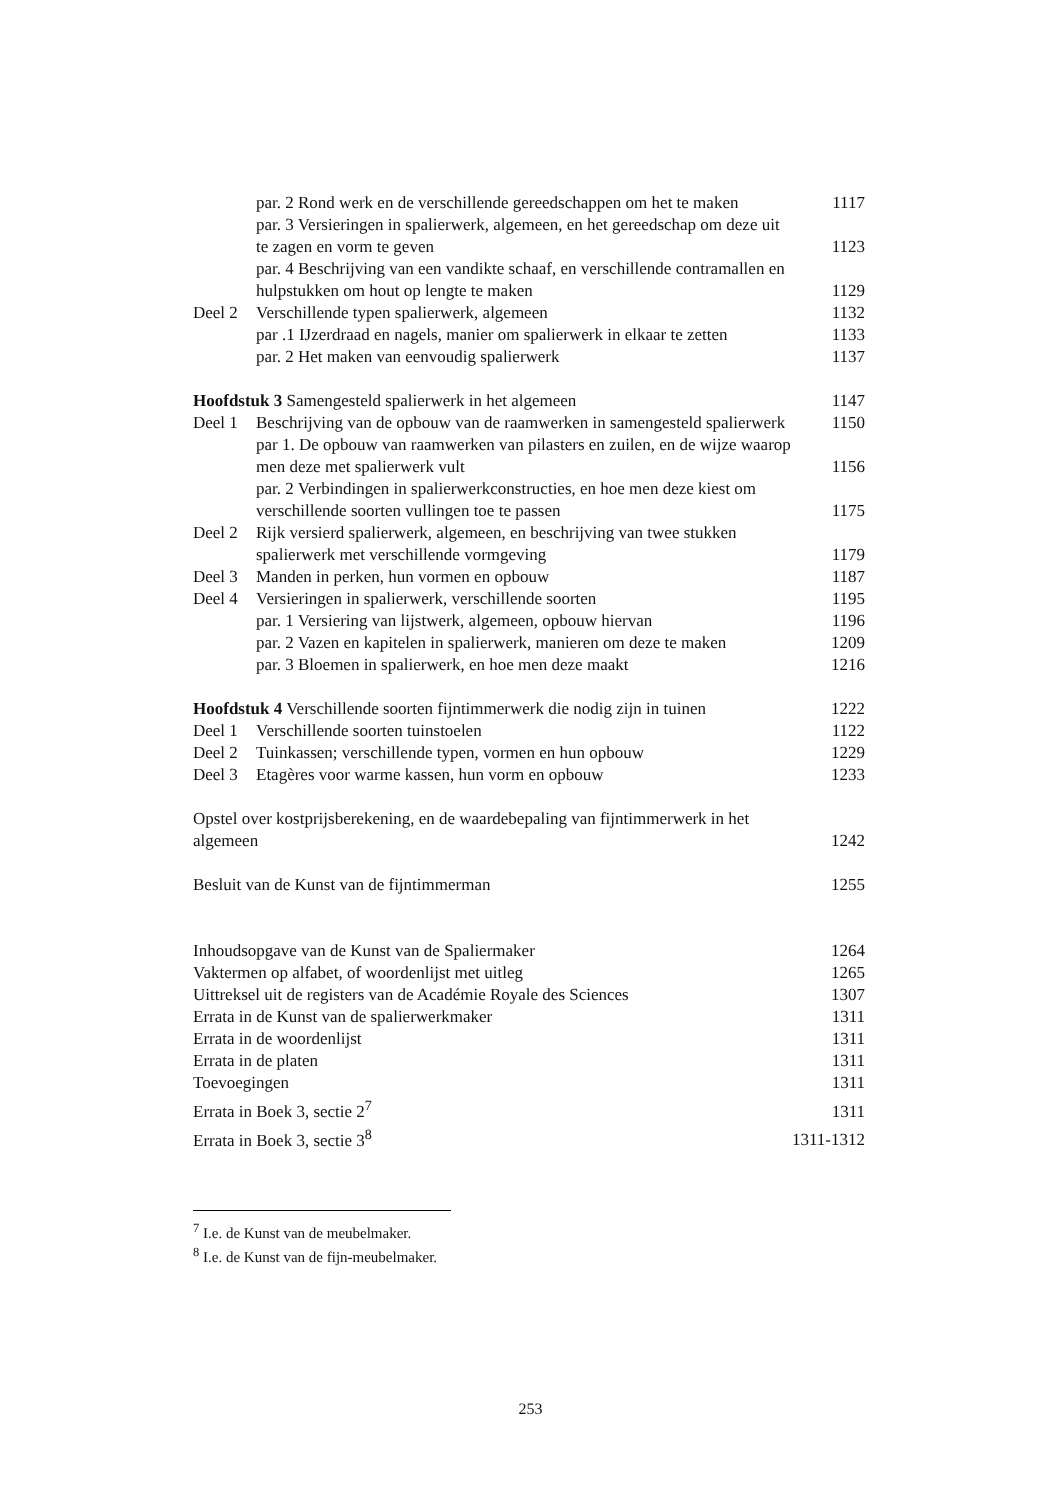par. 2 Rond werk en de verschillende gereedschappen om het te maken
1117
par. 3 Versieringen in spalierwerk, algemeen, en het gereedschap om deze uit te zagen en vorm te geven
1123
par. 4 Beschrijving van een vandikte schaaf, en verschillende contramallen en hulpstukken om hout op lengte te maken
1129
Deel 2 Verschillende typen spalierwerk, algemeen
1132
par .1 IJzerdraad en nagels, manier om spalierwerk in elkaar te zetten
1133
par. 2 Het maken van eenvoudig spalierwerk
1137
Hoofdstuk 3 Samengesteld spalierwerk in het algemeen
1147
Deel 1 Beschrijving van de opbouw van de raamwerken in samengesteld spalierwerk
1150
par 1. De opbouw van raamwerken van pilasters en zuilen, en de wijze waarop men deze met spalierwerk vult
1156
par. 2 Verbindingen in spalierwerkconstructies, en hoe men deze kiest om verschillende soorten vullingen toe te passen
1175
Deel 2 Rijk versierd spalierwerk, algemeen, en beschrijving van twee stukken spalierwerk met verschillende vormgeving
1179
Deel 3 Manden in perken, hun vormen en opbouw
1187
Deel 4 Versieringen in spalierwerk, verschillende soorten
1195
par. 1 Versiering van lijstwerk, algemeen, opbouw hiervan
1196
par. 2 Vazen en kapitelen in spalierwerk, manieren om deze te maken
1209
par. 3 Bloemen in spalierwerk, en hoe men deze maakt
1216
Hoofdstuk 4 Verschillende soorten fijntimmerwerk die nodig zijn in tuinen
1222
Deel 1 Verschillende soorten tuinstoelen
1122
Deel 2 Tuinkassen; verschillende typen, vormen en hun opbouw
1229
Deel 3 Etagères voor warme kassen, hun vorm en opbouw
1233
Opstel over kostprijsberekening, en de waardebepaling van fijntimmerwerk in het algemeen
1242
Besluit van de Kunst van de fijntimmerman
1255
Inhoudsopgave van de Kunst van de Spaliermaker
1264
Vaktermen op alfabet, of woordenlijst met uitleg
1265
Uittreksel uit de registers van de Académie Royale des Sciences
1307
Errata in de Kunst van de spalierwerkmaker
1311
Errata in de woordenlijst 1311
Errata in de platen 1311
Toevoegingen 1311
Errata in Boek 3, sectie 2<sup>7</sup> 1311
Errata in Boek 3, sectie 3<sup>8</sup> 1311-1312
<sup>7</sup> I.e. de Kunst van de meubelmaker.
<sup>8</sup> I.e. de Kunst van de fijn-meubelmaker.
253